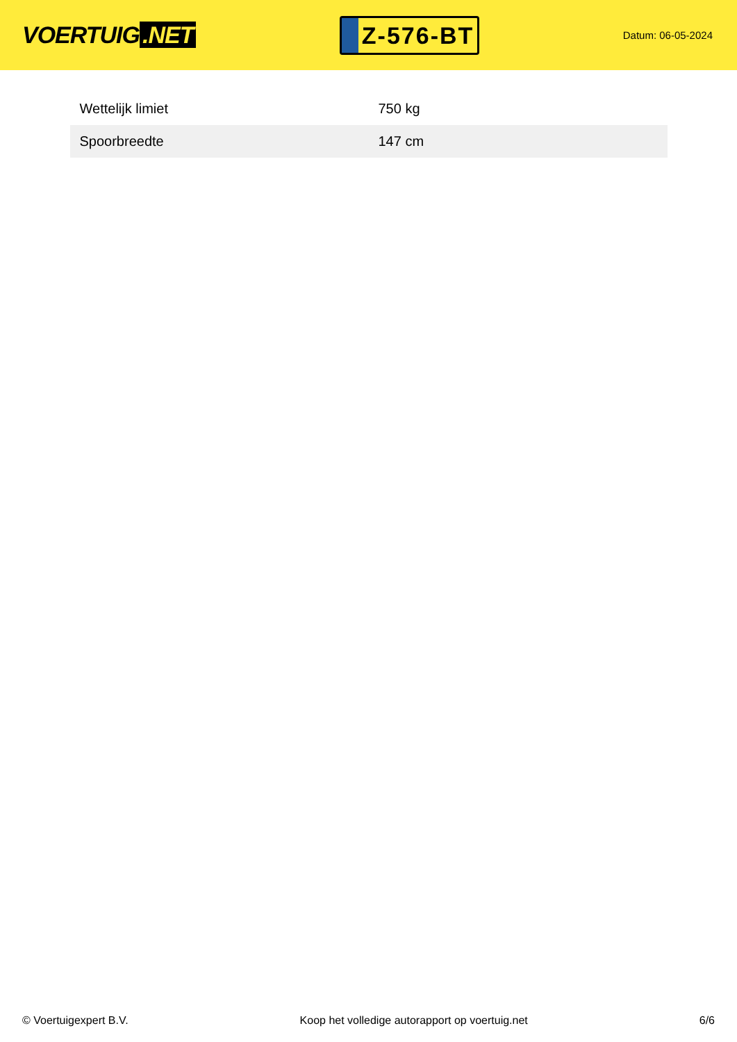VOERTUIG.NET
Z-576-BT
Datum: 06-05-2024
| Wettelijk limiet | 750 kg |
| Spoorbreedte | 147 cm |
© Voertuigexpert B.V. Koop het volledige autorapport op voertuig.net 6/6